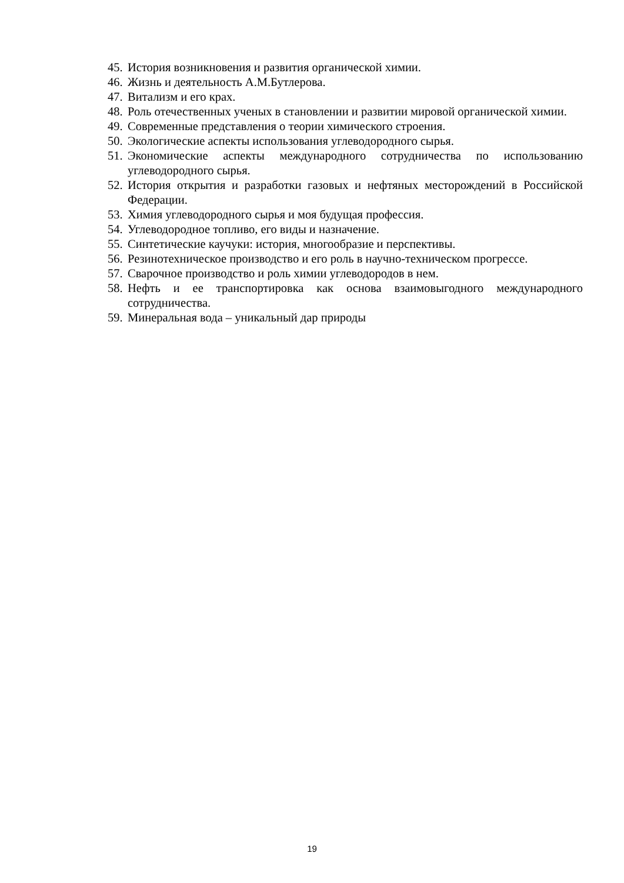45. История возникновения и развития органической химии.
46. Жизнь и деятельность А.М.Бутлерова.
47. Витализм и его крах.
48. Роль отечественных ученых в становлении и развитии мировой органической химии.
49. Современные представления о теории химического строения.
50. Экологические аспекты использования углеводородного сырья.
51. Экономические аспекты международного сотрудничества по использованию углеводородного сырья.
52. История открытия и разработки газовых и нефтяных месторождений в Российской Федерации.
53. Химия углеводородного сырья и моя будущая профессия.
54. Углеводородное топливо, его виды и назначение.
55. Синтетические каучуки: история, многообразие и перспективы.
56. Резинотехническое производство и его роль в научно-техническом прогрессе.
57. Сварочное производство и роль химии углеводородов в нем.
58. Нефть и ее транспортировка как основа взаимовыгодного международного сотрудничества.
59. Минеральная вода – уникальный дар природы
19